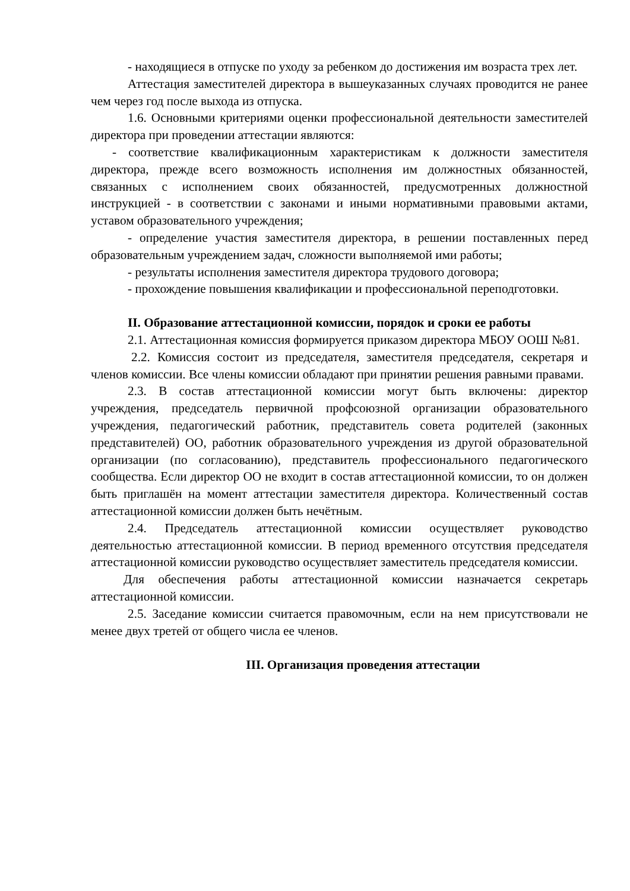- находящиеся в отпуске по уходу за ребенком до достижения им возраста трех лет.
Аттестация заместителей директора в вышеуказанных случаях проводится не ранее чем через год после выхода из отпуска.
1.6. Основными критериями оценки профессиональной деятельности заместителей директора при проведении аттестации являются:
- соответствие квалификационным характеристикам к должности заместителя директора, прежде всего возможность исполнения им должностных обязанностей, связанных с исполнением своих обязанностей, предусмотренных должностной инструкцией - в соответствии с законами и иными нормативными правовыми актами, уставом образовательного учреждения;
- определение участия заместителя директора, в решении поставленных перед образовательным учреждением задач, сложности выполняемой ими работы;
- результаты исполнения заместителя директора трудового договора;
- прохождение повышения квалификации и профессиональной переподготовки.
II. Образование аттестационной комиссии, порядок и сроки ее работы
2.1. Аттестационная комиссия формируется приказом директора МБОУ ООШ №81.
2.2. Комиссия состоит из председателя, заместителя председателя, секретаря и членов комиссии. Все члены комиссии обладают при принятии решения равными правами.
2.3. В состав аттестационной комиссии могут быть включены: директор учреждения, председатель первичной профсоюзной организации образовательного учреждения, педагогический работник, представитель совета родителей (законных представителей) ОО, работник образовательного учреждения из другой образовательной организации (по согласованию), представитель профессионального педагогического сообщества. Если директор ОО не входит в состав аттестационной комиссии, то он должен быть приглашён на момент аттестации заместителя директора. Количественный состав аттестационной комиссии должен быть нечётным.
2.4. Председатель аттестационной комиссии осуществляет руководство деятельностью аттестационной комиссии. В период временного отсутствия председателя аттестационной комиссии руководство осуществляет заместитель председателя комиссии.
Для обеспечения работы аттестационной комиссии назначается секретарь аттестационной комиссии.
2.5. Заседание комиссии считается правомочным, если на нем присутствовали не менее двух третей от общего числа ее членов.
III. Организация проведения аттестации